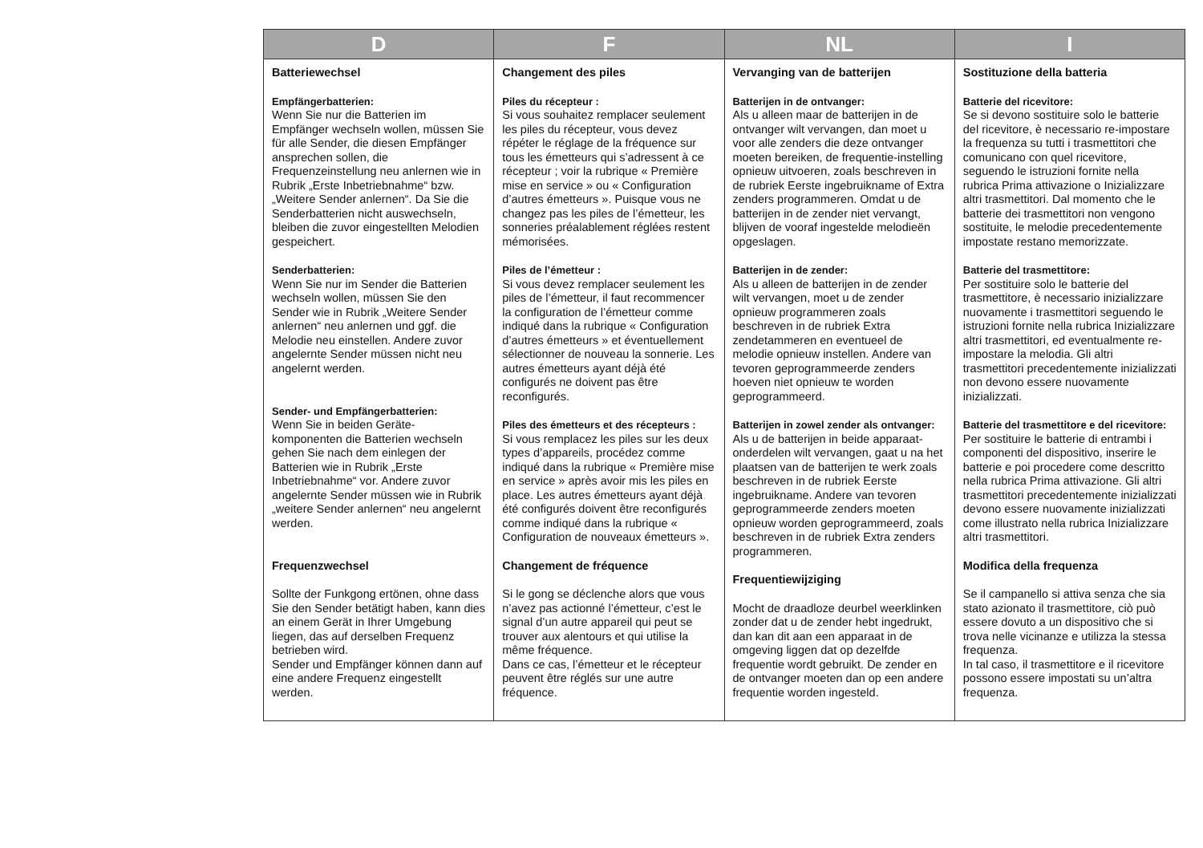| D | F | NL | I |
| --- | --- | --- | --- |
| Batteriewechsel Empfängerbatterien: Wenn Sie nur die Batterien im Empfänger wechseln wollen, müssen Sie für alle Sender, die diesen Empfänger ansprechen sollen, die Frequenzeinstellung neu anlernen wie in Rubrik „Erste Inbetriebnahme“ bzw. „Weitere Sender anlernen“. Da Sie die Senderbatterien nicht auswechseln, bleiben die zuvor eingestellten Melodien gespeichert. Senderbatterien: Wenn Sie nur im Sender die Batterien wechseln wollen, müssen Sie den Sender wie in Rubrik „Weitere Sender anlernen“ neu anlernen und ggf. die Melodie neu einstellen. Andere zuvor angelernte Sender müssen nicht neu angelernt werden. Sender- und Empfängerbatterien: Wenn Sie in beiden Geräte-komponenten die Batterien wechseln gehen Sie nach dem einlegen der Batterien wie in Rubrik „Erste Inbetriebnahme“ vor. Andere zuvor angelernte Sender müssen wie in Rubrik „weitere Sender anlernen“ neu angelernt werden. Frequenzwechsel Sollte der Funkgong ertönen, ohne dass Sie den Sender betätigt haben, kann dies an einem Gerät in Ihrer Umgebung liegen, das auf derselben Frequenz betrieben wird. Sender und Empfänger können dann auf eine andere Frequenz eingestellt werden. | Changement des piles Piles du récepteur : Si vous souhaitez remplacer seulement les piles du récepteur, vous devez répéter le réglage de la fréquence sur tous les émetteurs qui s’adressent à ce récepteur ; voir la rubrique « Première mise en service » ou « Configuration d’autres émetteurs ». Puisque vous ne changez pas les piles de l’émetteur, les sonneries préalablement réglées restent mémorisées. Piles de l’émetteur : Si vous devez remplacer seulement les piles de l’émetteur, il faut recommencer la configuration de l’émetteur comme indiqué dans la rubrique « Configuration d’autres émetteurs » et éventuellement sélectionner de nouveau la sonnerie. Les autres émetteurs ayant déjà été configurés ne doivent pas être reconfigurés. Piles des émetteurs et des récepteurs : Si vous remplacez les piles sur les deux types d’appareils, procédez comme indiqué dans la rubrique « Première mise en service » après avoir mis les piles en place. Les autres émetteurs ayant déjà été configurés doivent être reconfigurés comme indiqué dans la rubrique « Configuration de nouveaux émetteurs ». Changement de fréquence Si le gong se déclenche alors que vous n’avez pas actionné l’émetteur, c’est le signal d’un autre appareil qui peut se trouver aux alentours et qui utilise la même fréquence. Dans ce cas, l’émetteur et le récepteur peuvent être réglés sur une autre fréquence. | Vervanging van de batterijen Batterijen in de ontvanger: Als u alleen maar de batterijen in de ontvanger wilt vervangen, dan moet u voor alle zenders die deze ontvanger moeten bereiken, de frequentie-instelling opnieuw uitvoeren, zoals beschreven in de rubriek Eerste ingebruikname of Extra zenders programmeren. Omdat u de batterijen in de zender niet vervangt, blijven de vooraf ingestelde melodieën opgeslagen. Batterijen in de zender: Als u alleen de batterijen in de zender wilt vervangen, moet u de zender opnieuw programmeren zoals beschreven in de rubriek Extra zendetammeren en eventueel de melodie opnieuw instellen. Andere van tevoren geprogrammeerde zenders hoeven niet opnieuw te worden geprogrammeerd. Batterijen in zowel zender als ontvanger: Als u de batterijen in beide apparaat-onderdelen wilt vervangen, gaat u na het plaatsen van de batterijen te werk zoals beschreven in de rubriek Eerste ingebruikname. Andere van tevoren geprogrammeerde zenders moeten opnieuw worden geprogrammeerd, zoals beschreven in de rubriek Extra zenders programmeren. Frequentiewijziging Mocht de draadloze deurbel weerklinken zonder dat u de zender hebt ingedrukt, dan kan dit aan een apparaat in de omgeving liggen dat op dezelfde frequentie wordt gebruikt. De zender en de ontvanger moeten dan op een andere frequentie worden ingesteld. | Sostituzione della batteria Batterie del ricevitore: Se si devono sostituire solo le batterie del ricevitore, è necessario re-impostare la frequenza su tutti i trasmettitori che comunicano con quel ricevitore, seguendo le istruzioni fornite nella rubrica Prima attivazione o Inizializzare altri trasmettitori. Dal momento che le batterie dei trasmettitori non vengono sostituite, le melodie precedentemente impostate restano memorizzate. Batterie del trasmettitore: Per sostituire solo le batterie del trasmettitore, è necessario inizializzare nuovamente i trasmettitori seguendo le istruzioni fornite nella rubrica Inizializzare altri trasmettitori, ed eventualmente re-impostare la melodia. Gli altri trasmettitori precedentemente inizializzati non devono essere nuovamente inizializzati. Batterie del trasmettitore e del ricevitore: Per sostituire le batterie di entrambi i componenti del dispositivo, inserire le batterie e poi procedere come descritto nella rubrica Prima attivazione. Gli altri trasmettitori precedentemente inizializzati devono essere nuovamente inizializzati come illustrato nella rubrica Inizializzare altri trasmettitori. Modifica della frequenza Se il campanello si attiva senza che sia stato azionato il trasmettitore, ciò può essere dovuto a un dispositivo che si trova nelle vicinanze e utilizza la stessa frequenza. In tal caso, il trasmettitore e il ricevitore possono essere impostati su un’altra frequenza. |